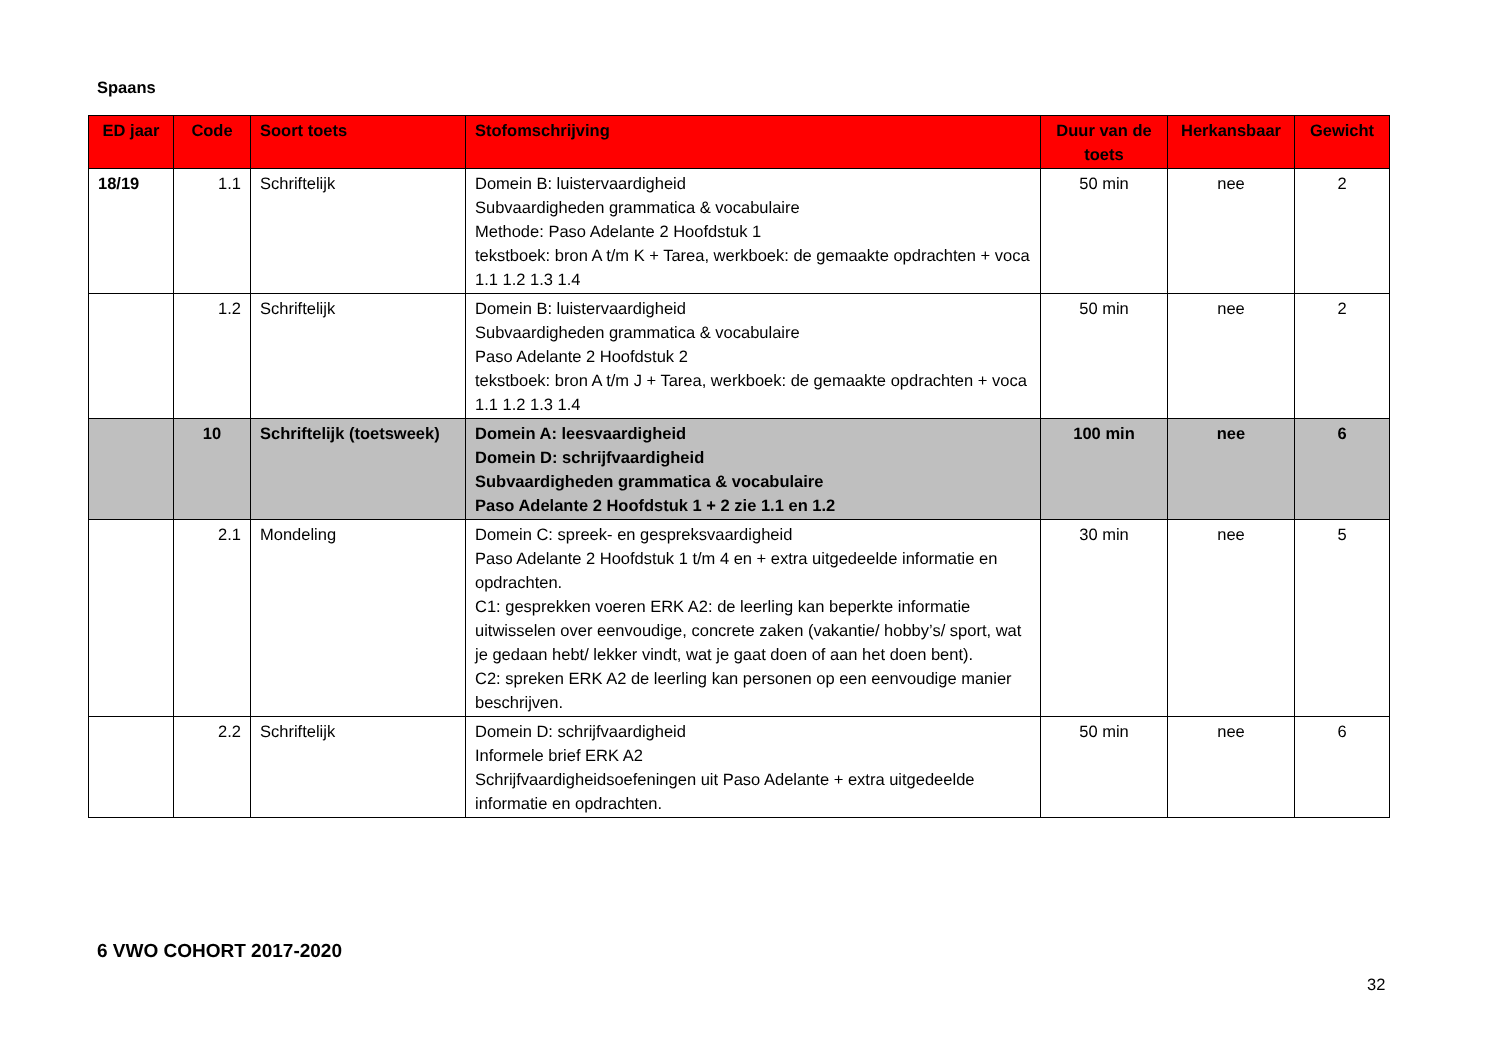Spaans
| ED jaar | Code | Soort toets | Stofomschrijving | Duur van de toets | Herkansbaar | Gewicht |
| --- | --- | --- | --- | --- | --- | --- |
| 18/19 | 1.1 | Schriftelijk | Domein B: luistervaardigheid Subvaardigheden grammatica & vocabulaire Methode: Paso Adelante 2 Hoofdstuk 1 tekstboek: bron A t/m K + Tarea, werkboek: de gemaakte opdrachten + voca 1.1 1.2 1.3 1.4 | 50 min | nee | 2 |
| | 1.2 | Schriftelijk | Domein B: luistervaardigheid Subvaardigheden grammatica & vocabulaire Paso Adelante 2 Hoofdstuk 2 tekstboek: bron A t/m J + Tarea, werkboek: de gemaakte opdrachten + voca 1.1 1.2 1.3 1.4 | 50 min | nee | 2 |
| | 10 | Schriftelijk (toetsweek) | Domein A: leesvaardigheid Domein D: schrijfvaardigheid Subvaardigheden grammatica & vocabulaire Paso Adelante 2 Hoofdstuk 1 + 2 zie 1.1 en 1.2 | 100 min | nee | 6 |
| | 2.1 | Mondeling | Domein C: spreek- en gespreksvaardigheid Paso Adelante 2 Hoofdstuk 1 t/m 4 en + extra uitgedeelde informatie en opdrachten. C1: gesprekken voeren ERK A2: de leerling kan beperkte informatie uitwisselen over eenvoudige, concrete zaken (vakantie/ hobby’s/ sport, wat je gedaan hebt/ lekker vindt, wat je gaat doen of aan het doen bent). C2: spreken ERK A2 de leerling kan personen op een eenvoudige manier beschrijven. | 30 min | nee | 5 |
| | 2.2 | Schriftelijk | Domein D: schrijfvaardigheid Informele brief ERK A2 Schrijfvaardigheidsoefeningen uit Paso Adelante + extra uitgedeelde informatie en opdrachten. | 50 min | nee | 6 |
6 VWO COHORT 2017-2020
32